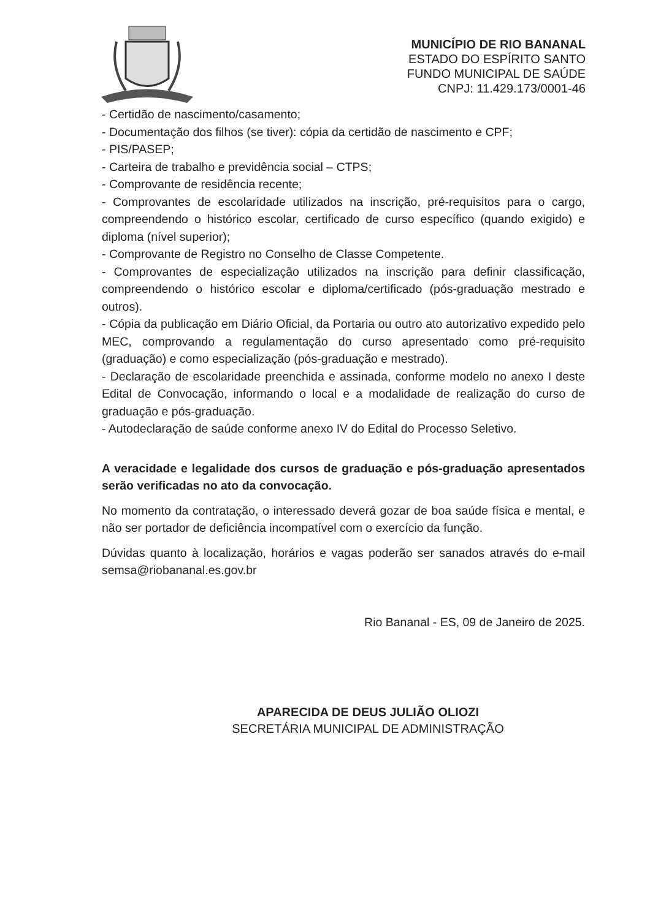MUNICÍPIO DE RIO BANANAL
ESTADO DO ESPÍRITO SANTO
FUNDO MUNICIPAL DE SAÚDE
CNPJ: 11.429.173/0001-46
- Certidão de nascimento/casamento;
- Documentação dos filhos (se tiver): cópia da certidão de nascimento e CPF;
- PIS/PASEP;
- Carteira de trabalho e previdência social – CTPS;
- Comprovante de residência recente;
- Comprovantes de escolaridade utilizados na inscrição, pré-requisitos para o cargo, compreendendo o histórico escolar, certificado de curso específico (quando exigido) e diploma (nível superior);
- Comprovante de Registro no Conselho de Classe Competente.
- Comprovantes de especialização utilizados na inscrição para definir classificação, compreendendo o histórico escolar e diploma/certificado (pós-graduação mestrado e outros).
- Cópia da publicação em Diário Oficial, da Portaria ou outro ato autorizativo expedido pelo MEC, comprovando a regulamentação do curso apresentado como pré-requisito (graduação) e como especialização (pós-graduação e mestrado).
- Declaração de escolaridade preenchida e assinada, conforme modelo no anexo I deste Edital de Convocação, informando o local e a modalidade de realização do curso de graduação e pós-graduação.
- Autodeclaração de saúde conforme anexo IV do Edital do Processo Seletivo.
A veracidade e legalidade dos cursos de graduação e pós-graduação apresentados serão verificadas no ato da convocação.
No momento da contratação, o interessado deverá gozar de boa saúde física e mental, e não ser portador de deficiência incompatível com o exercício da função.
Dúvidas quanto à localização, horários e vagas poderão ser sanados através do e-mail semsa@riobananal.es.gov.br
Rio Bananal - ES, 09 de Janeiro de 2025.
APARECIDA DE DEUS JULIÃO OLIOZI
SECRETÁRIA MUNICIPAL DE ADMINISTRAÇÃO